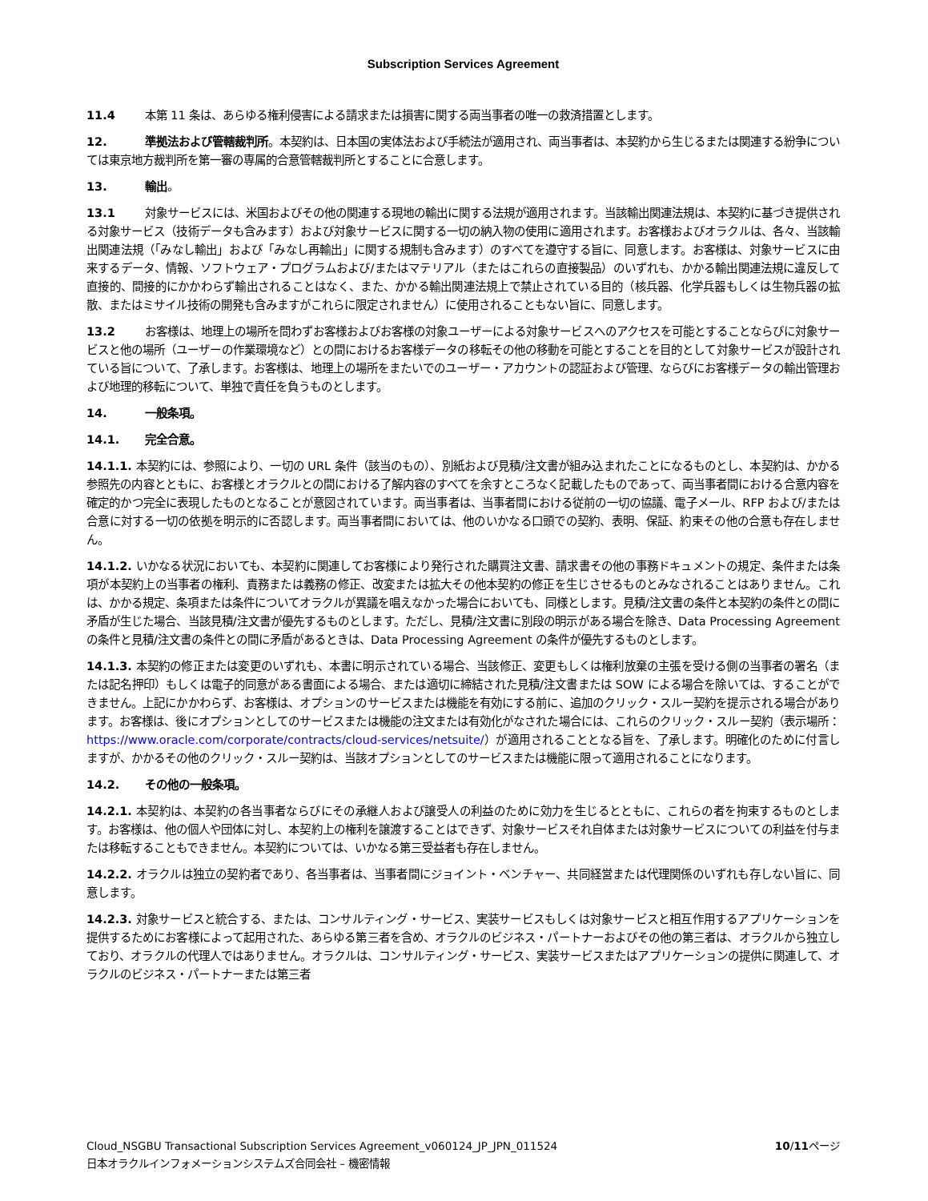Subscription Services Agreement
11.4 本第 11 条は、あらゆる権利侵害による請求または損害に関する両当事者の唯一の救済措置とします。
12. 準拠法および管轄裁判所。本契約は、日本国の実体法および手続法が適用され、両当事者は、本契約から生じるまたは関連する紛争については東京地方裁判所を第一審の専属的合意管轄裁判所とすることに合意します。
13. 輸出。
13.1 対象サービスには、米国およびその他の関連する現地の輸出に関する法規が適用されます。当該輸出関連法規は、本契約に基づき提供される対象サービス（技術データも含みます）および対象サービスに関する一切の納入物の使用に適用されます。お客様およびオラクルは、各々、当該輸出関連法規（「みなし輸出」および「みなし再輸出」に関する規制も含みます）のすべてを遵守する旨に、同意します。お客様は、対象サービスに由来するデータ、情報、ソフトウェア・プログラムおよび/またはマテリアル（またはこれらの直接製品）のいずれも、かかる輸出関連法規に違反して直接的、間接的にかかわらず輸出されることはなく、また、かかる輸出関連法規上で禁止されている目的（核兵器、化学兵器もしくは生物兵器の拡散、またはミサイル技術の開発も含みますがこれらに限定されません）に使用されることもない旨に、同意します。
13.2 お客様は、地理上の場所を問わずお客様およびお客様の対象ユーザーによる対象サービスへのアクセスを可能とすることならびに対象サービスと他の場所（ユーザーの作業環境など）との間におけるお客様データの移転その他の移動を可能とすることを目的として対象サービスが設計されている旨について、了承します。お客様は、地理上の場所をまたいでのユーザー・アカウントの認証および管理、ならびにお客様データの輸出管理および地理的移転について、単独で責任を負うものとします。
14. 一般条項。
14.1. 完全合意。
14.1.1. 本契約には、参照により、一切の URL 条件（該当のもの）、別紙および見積/注文書が組み込まれたことになるものとし、本契約は、かかる参照先の内容とともに、お客様とオラクルとの間における了解内容のすべてを余すところなく記載したものであって、両当事者間における合意内容を確定的かつ完全に表現したものとなることが意図されています。両当事者は、当事者間における従前の一切の協議、電子メール、RFP および/または合意に対する一切の依拠を明示的に否認します。両当事者間においては、他のいかなる口頭での契約、表明、保証、約束その他の合意も存在しません。
14.1.2. いかなる状況においても、本契約に関連してお客様により発行された購買注文書、請求書その他の事務ドキュメントの規定、条件または条項が本契約上の当事者の権利、責務または義務の修正、改変または拡大その他本契約の修正を生じさせるものとみなされることはありません。これは、かかる規定、条項または条件についてオラクルが異議を唱えなかった場合においても、同様とします。見積/注文書の条件と本契約の条件との間に矛盾が生じた場合、当該見積/注文書が優先するものとします。ただし、見積/注文書に別段の明示がある場合を除き、Data Processing Agreement の条件と見積/注文書の条件との間に矛盾があるときは、Data Processing Agreement の条件が優先するものとします。
14.1.3. 本契約の修正または変更のいずれも、本書に明示されている場合、当該修正、変更もしくは権利放棄の主張を受ける側の当事者の署名（または記名押印）もしくは電子的同意がある書面による場合、または適切に締結された見積/注文書または SOW による場合を除いては、することができません。上記にかかわらず、お客様は、オプションのサービスまたは機能を有効にする前に、追加のクリック・スルー契約を提示される場合があります。お客様は、後にオプションとしてのサービスまたは機能の注文または有効化がなされた場合には、これらのクリック・スルー契約（表示場所：https://www.oracle.com/corporate/contracts/cloud-services/netsuite/）が適用されることとなる旨を、了承します。明確化のために付言しますが、かかるその他のクリック・スルー契約は、当該オプションとしてのサービスまたは機能に限って適用されることになります。
14.2. その他の一般条項。
14.2.1. 本契約は、本契約の各当事者ならびにその承継人および譲受人の利益のために効力を生じるとともに、これらの者を拘束するものとします。お客様は、他の個人や団体に対し、本契約上の権利を譲渡することはできず、対象サービスそれ自体または対象サービスについての利益を付与または移転することもできません。本契約については、いかなる第三受益者も存在しません。
14.2.2. オラクルは独立の契約者であり、各当事者は、当事者間にジョイント・ベンチャー、共同経営または代理関係のいずれも存しない旨に、同意します。
14.2.3. 対象サービスと統合する、または、コンサルティング・サービス、実装サービスもしくは対象サービスと相互作用するアプリケーションを提供するためにお客様によって起用された、あらゆる第三者を含め、オラクルのビジネス・パートナーおよびその他の第三者は、オラクルから独立しており、オラクルの代理人ではありません。オラクルは、コンサルティング・サービス、実装サービスまたはアプリケーションの提供に関連して、オラクルのビジネス・パートナーまたは第三者
10/11ページ Cloud_NSGBU Transactional Subscription Services Agreement_v060124_JP_JPN_011524
日本オラクルインフォメーションシステムズ合同会社 – 機密情報